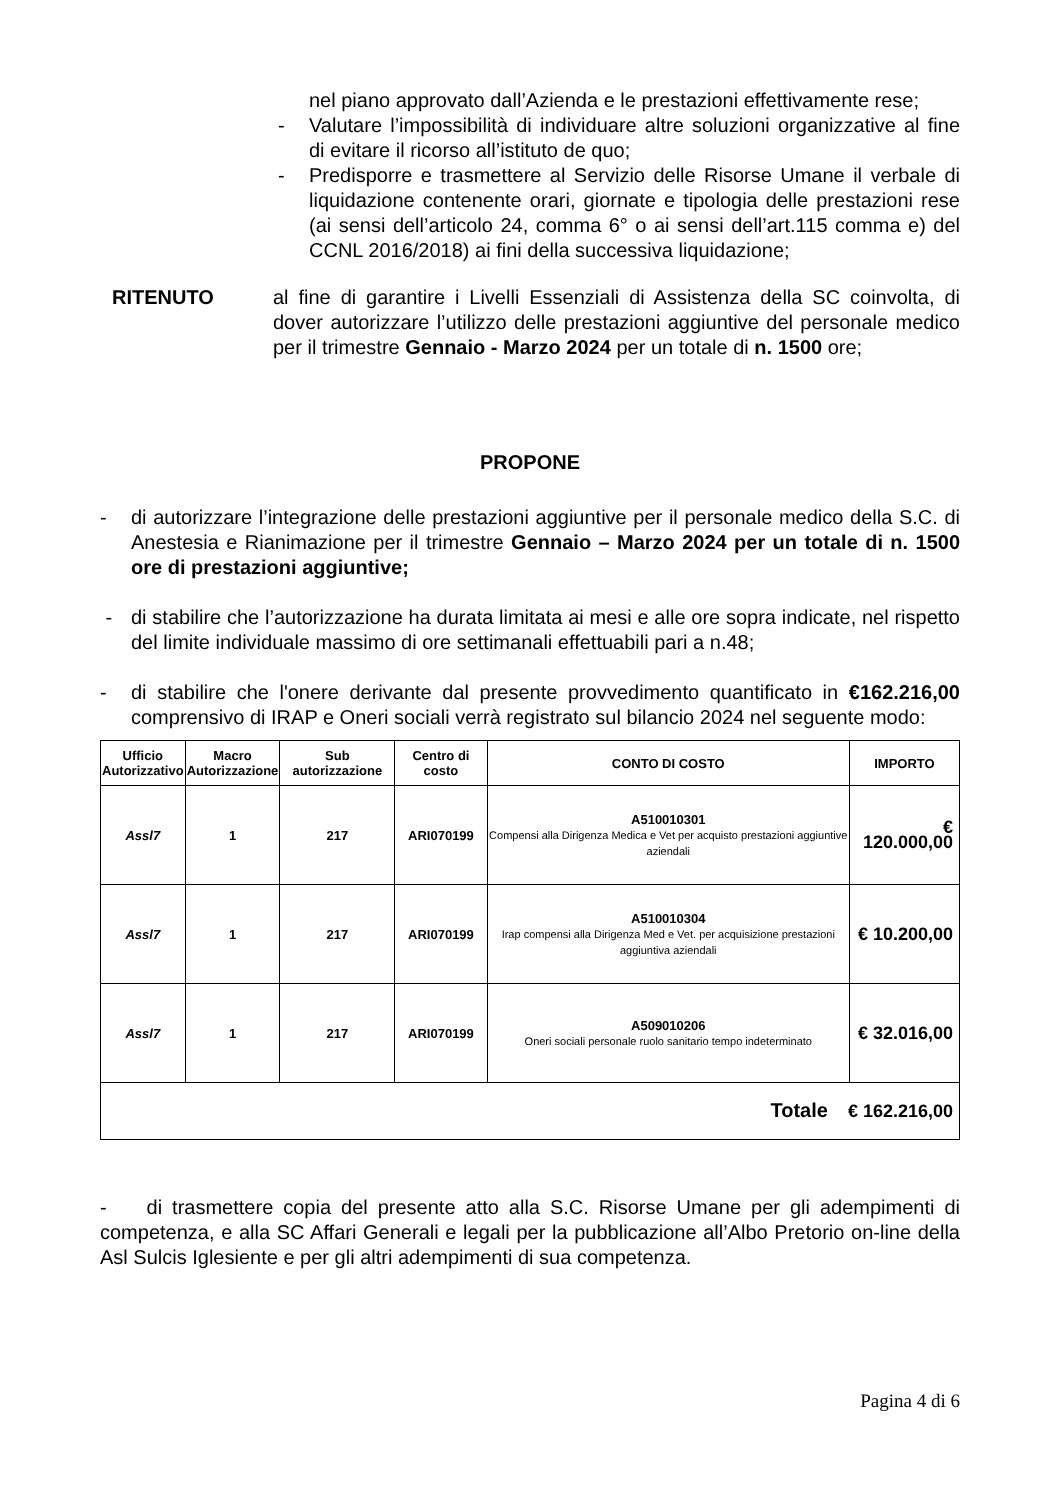nel piano approvato dall’Azienda e le prestazioni effettivamente rese;
- Valutare l’impossibilità di individuare altre soluzioni organizzative al fine di evitare il ricorso all’istituto de quo;
- Predisporre e trasmettere al Servizio delle Risorse Umane il verbale di liquidazione contenente orari, giornate e tipologia delle prestazioni rese (ai sensi dell’articolo 24, comma 6° o ai sensi dell’art.115 comma e) del CCNL 2016/2018) ai fini della successiva liquidazione;
RITENUTO al fine di garantire i Livelli Essenziali di Assistenza della SC coinvolta, di dover autorizzare l’utilizzo delle prestazioni aggiuntive del personale medico per il trimestre Gennaio - Marzo 2024 per un totale di n. 1500 ore;
PROPONE
- di autorizzare l’integrazione delle prestazioni aggiuntive per il personale medico della S.C. di Anestesia e Rianimazione per il trimestre Gennaio – Marzo 2024 per un totale di n. 1500 ore di prestazioni aggiuntive;
- di stabilire che l’autorizzazione ha durata limitata ai mesi e alle ore sopra indicate, nel rispetto del limite individuale massimo di ore settimanali effettuabili pari a n.48;
- di stabilire che l'onere derivante dal presente provvedimento quantificato in €162.216,00 comprensivo di IRAP e Oneri sociali verrà registrato sul bilancio 2024 nel seguente modo:
| Ufficio Autorizzativo | Macro Autorizzazione | Sub autorizzazione | Centro di costo | CONTO DI COSTO | IMPORTO |
| --- | --- | --- | --- | --- | --- |
| Assl7 | 1 | 217 | ARI070199 | A510010301 Compensi alla Dirigenza Medica e Vet per acquisto prestazioni aggiuntive aziendali | € 120.000,00 |
| Assl7 | 1 | 217 | ARI070199 | A510010304 Irap compensi alla Dirigenza Med e Vet. per acquisizione prestazioni aggiuntiva aziendali | € 10.200,00 |
| Assl7 | 1 | 217 | ARI070199 | A509010206 Oneri sociali personale ruolo sanitario tempo indeterminato | € 32.016,00 |
| Totale € 162.216,00 | | | | | |
- di trasmettere copia del presente atto alla S.C. Risorse Umane per gli adempimenti di competenza, e alla SC Affari Generali e legali per la pubblicazione all’Albo Pretorio on-line della Asl Sulcis Iglesiente e per gli altri adempimenti di sua competenza.
Pagina 4 di 6